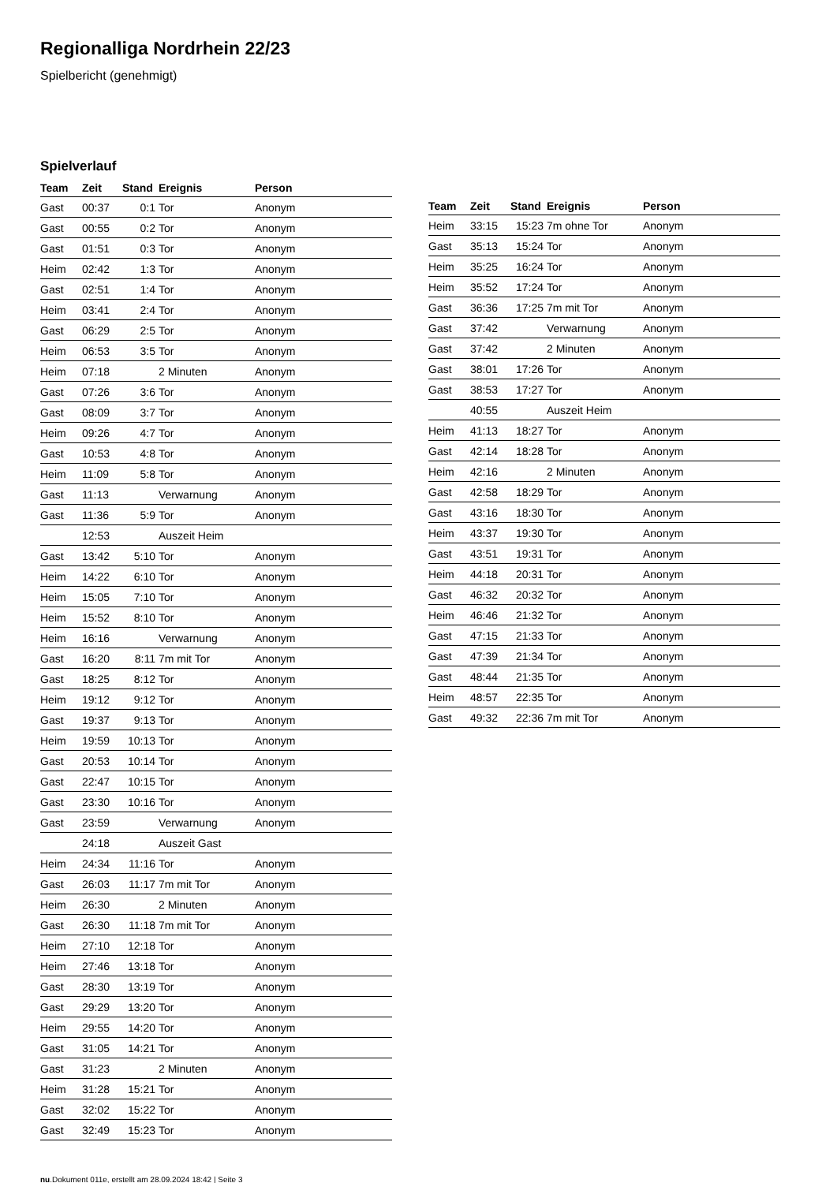Regionalliga Nordrhein 22/23
Spielbericht (genehmigt)
Spielverlauf
| Team | Zeit | Stand | Ereignis | Person |
| --- | --- | --- | --- | --- |
| Gast | 00:37 | 0:1 | Tor | Anonym |
| Gast | 00:55 | 0:2 | Tor | Anonym |
| Gast | 01:51 | 0:3 | Tor | Anonym |
| Heim | 02:42 | 1:3 | Tor | Anonym |
| Gast | 02:51 | 1:4 | Tor | Anonym |
| Heim | 03:41 | 2:4 | Tor | Anonym |
| Gast | 06:29 | 2:5 | Tor | Anonym |
| Heim | 06:53 | 3:5 | Tor | Anonym |
| Heim | 07:18 | | 2 Minuten | Anonym |
| Gast | 07:26 | 3:6 | Tor | Anonym |
| Gast | 08:09 | 3:7 | Tor | Anonym |
| Heim | 09:26 | 4:7 | Tor | Anonym |
| Gast | 10:53 | 4:8 | Tor | Anonym |
| Heim | 11:09 | 5:8 | Tor | Anonym |
| Gast | 11:13 | | Verwarnung | Anonym |
| Gast | 11:36 | 5:9 | Tor | Anonym |
| | 12:53 | | Auszeit Heim | |
| Gast | 13:42 | 5:10 | Tor | Anonym |
| Heim | 14:22 | 6:10 | Tor | Anonym |
| Heim | 15:05 | 7:10 | Tor | Anonym |
| Heim | 15:52 | 8:10 | Tor | Anonym |
| Heim | 16:16 | | Verwarnung | Anonym |
| Gast | 16:20 | 8:11 | 7m mit Tor | Anonym |
| Gast | 18:25 | 8:12 | Tor | Anonym |
| Heim | 19:12 | 9:12 | Tor | Anonym |
| Gast | 19:37 | 9:13 | Tor | Anonym |
| Heim | 19:59 | 10:13 | Tor | Anonym |
| Gast | 20:53 | 10:14 | Tor | Anonym |
| Gast | 22:47 | 10:15 | Tor | Anonym |
| Gast | 23:30 | 10:16 | Tor | Anonym |
| Gast | 23:59 | | Verwarnung | Anonym |
| | 24:18 | | Auszeit Gast | |
| Heim | 24:34 | 11:16 | Tor | Anonym |
| Gast | 26:03 | 11:17 | 7m mit Tor | Anonym |
| Heim | 26:30 | | 2 Minuten | Anonym |
| Gast | 26:30 | 11:18 | 7m mit Tor | Anonym |
| Heim | 27:10 | 12:18 | Tor | Anonym |
| Heim | 27:46 | 13:18 | Tor | Anonym |
| Gast | 28:30 | 13:19 | Tor | Anonym |
| Gast | 29:29 | 13:20 | Tor | Anonym |
| Heim | 29:55 | 14:20 | Tor | Anonym |
| Gast | 31:05 | 14:21 | Tor | Anonym |
| Gast | 31:23 | | 2 Minuten | Anonym |
| Heim | 31:28 | 15:21 | Tor | Anonym |
| Gast | 32:02 | 15:22 | Tor | Anonym |
| Gast | 32:49 | 15:23 | Tor | Anonym |
| Team | Zeit | Stand | Ereignis | Person |
| --- | --- | --- | --- | --- |
| Heim | 33:15 | 15:23 | 7m ohne Tor | Anonym |
| Gast | 35:13 | 15:24 | Tor | Anonym |
| Heim | 35:25 | 16:24 | Tor | Anonym |
| Heim | 35:52 | 17:24 | Tor | Anonym |
| Gast | 36:36 | 17:25 | 7m mit Tor | Anonym |
| Gast | 37:42 | | Verwarnung | Anonym |
| Gast | 37:42 | | 2 Minuten | Anonym |
| Gast | 38:01 | 17:26 | Tor | Anonym |
| Gast | 38:53 | 17:27 | Tor | Anonym |
| | 40:55 | | Auszeit Heim | |
| Heim | 41:13 | 18:27 | Tor | Anonym |
| Gast | 42:14 | 18:28 | Tor | Anonym |
| Heim | 42:16 | | 2 Minuten | Anonym |
| Gast | 42:58 | 18:29 | Tor | Anonym |
| Gast | 43:16 | 18:30 | Tor | Anonym |
| Heim | 43:37 | 19:30 | Tor | Anonym |
| Gast | 43:51 | 19:31 | Tor | Anonym |
| Heim | 44:18 | 20:31 | Tor | Anonym |
| Gast | 46:32 | 20:32 | Tor | Anonym |
| Heim | 46:46 | 21:32 | Tor | Anonym |
| Gast | 47:15 | 21:33 | Tor | Anonym |
| Gast | 47:39 | 21:34 | Tor | Anonym |
| Gast | 48:44 | 21:35 | Tor | Anonym |
| Heim | 48:57 | 22:35 | Tor | Anonym |
| Gast | 49:32 | 22:36 | 7m mit Tor | Anonym |
nu.Dokument 011e, erstellt am 28.09.2024 18:42 | Seite 3